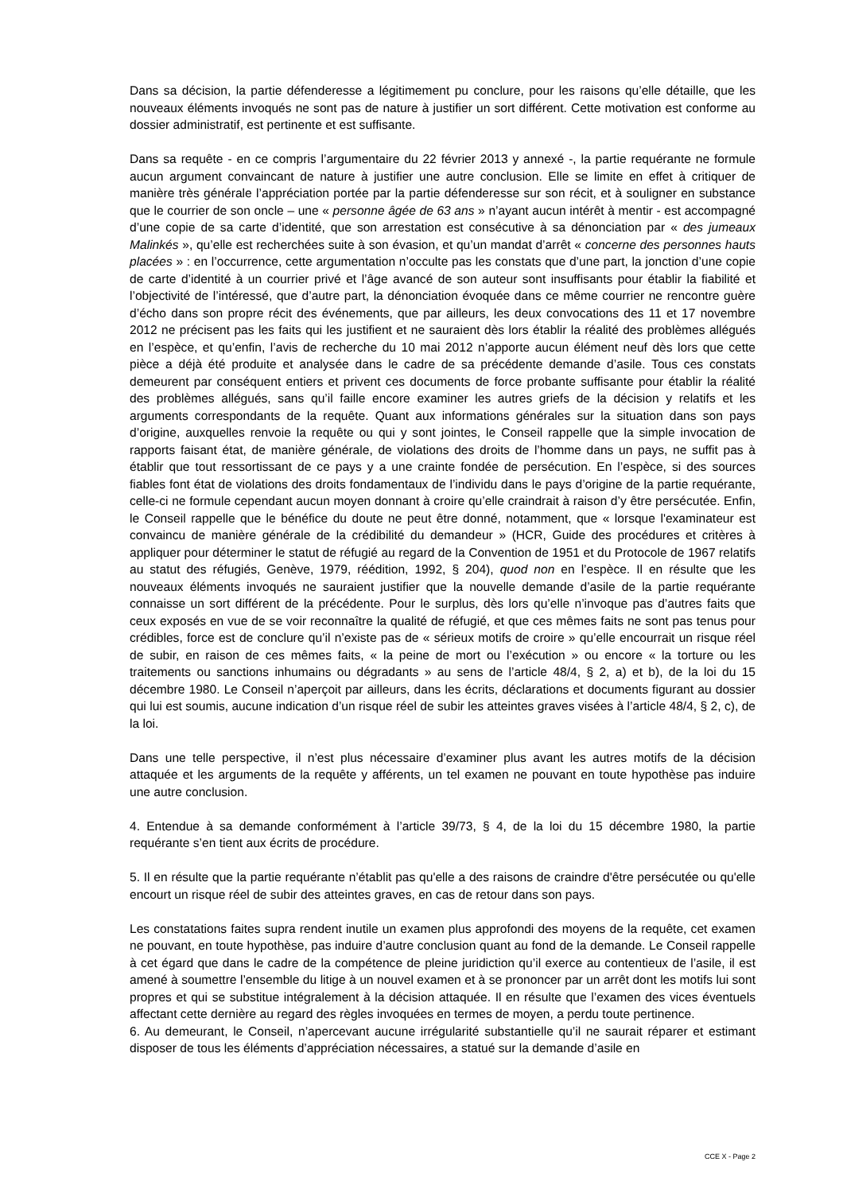Dans sa décision, la partie défenderesse a légitimement pu conclure, pour les raisons qu’elle détaille, que les nouveaux éléments invoqués ne sont pas de nature à justifier un sort différent. Cette motivation est conforme au dossier administratif, est pertinente et est suffisante.
Dans sa requête - en ce compris l’argumentaire du 22 février 2013 y annexé -, la partie requérante ne formule aucun argument convaincant de nature à justifier une autre conclusion. Elle se limite en effet à critiquer de manière très générale l’appréciation portée par la partie défenderesse sur son récit, et à souligner en substance que le courrier de son oncle – une « personne âgée de 63 ans » n’ayant aucun intérêt à mentir - est accompagné d’une copie de sa carte d’identité, que son arrestation est consécutive à sa dénonciation par « des jumeaux Malinkés », qu’elle est recherchées suite à son évasion, et qu’un mandat d’arrêt « concerne des personnes hauts placées » : en l’occurrence, cette argumentation n’occulte pas les constats que d’une part, la jonction d’une copie de carte d’identité à un courrier privé et l’âge avancé de son auteur sont insuffisants pour établir la fiabilité et l’objectivité de l’intéressé, que d’autre part, la dénonciation évoquée dans ce même courrier ne rencontre guère d’écho dans son propre récit des événements, que par ailleurs, les deux convocations des 11 et 17 novembre 2012 ne précisent pas les faits qui les justifient et ne sauraient dès lors établir la réalité des problèmes allégués en l’espèce, et qu’enfin, l’avis de recherche du 10 mai 2012 n’apporte aucun élément neuf dès lors que cette pièce a déjà été produite et analysée dans le cadre de sa précédente demande d’asile. Tous ces constats demeurent par conséquent entiers et privent ces documents de force probante suffisante pour établir la réalité des problèmes allégués, sans qu’il faille encore examiner les autres griefs de la décision y relatifs et les arguments correspondants de la requête. Quant aux informations générales sur la situation dans son pays d’origine, auxquelles renvoie la requête ou qui y sont jointes, le Conseil rappelle que la simple invocation de rapports faisant état, de manière générale, de violations des droits de l’homme dans un pays, ne suffit pas à établir que tout ressortissant de ce pays y a une crainte fondée de persécution. En l’espèce, si des sources fiables font état de violations des droits fondamentaux de l’individu dans le pays d’origine de la partie requérante, celle-ci ne formule cependant aucun moyen donnant à croire qu’elle craindrait à raison d’y être persécutée. Enfin, le Conseil rappelle que le bénéfice du doute ne peut être donné, notamment, que « lorsque l'examinateur est convaincu de manière générale de la crédibilité du demandeur » (HCR, Guide des procédures et critères à appliquer pour déterminer le statut de réfugié au regard de la Convention de 1951 et du Protocole de 1967 relatifs au statut des réfugiés, Genève, 1979, réédition, 1992, § 204), quod non en l’espèce. Il en résulte que les nouveaux éléments invoqués ne sauraient justifier que la nouvelle demande d’asile de la partie requérante connaisse un sort différent de la précédente. Pour le surplus, dès lors qu’elle n’invoque pas d’autres faits que ceux exposés en vue de se voir reconnaître la qualité de réfugié, et que ces mêmes faits ne sont pas tenus pour crédibles, force est de conclure qu’il n’existe pas de « sérieux motifs de croire » qu’elle encourrait un risque réel de subir, en raison de ces mêmes faits, « la peine de mort ou l’exécution » ou encore « la torture ou les traitements ou sanctions inhumains ou dégradants » au sens de l’article 48/4, § 2, a) et b), de la loi du 15 décembre 1980. Le Conseil n’aperçoit par ailleurs, dans les écrits, déclarations et documents figurant au dossier qui lui est soumis, aucune indication d’un risque réel de subir les atteintes graves visées à l’article 48/4, § 2, c), de la loi.
Dans une telle perspective, il n’est plus nécessaire d’examiner plus avant les autres motifs de la décision attaquée et les arguments de la requête y afférents, un tel examen ne pouvant en toute hypothèse pas induire une autre conclusion.
4. Entendue à sa demande conformément à l’article 39/73, § 4, de la loi du 15 décembre 1980, la partie requérante s’en tient aux écrits de procédure.
5. Il en résulte que la partie requérante n’établit pas qu'elle a des raisons de craindre d'être persécutée ou qu'elle encourt un risque réel de subir des atteintes graves, en cas de retour dans son pays.
Les constatations faites supra rendent inutile un examen plus approfondi des moyens de la requête, cet examen ne pouvant, en toute hypothèse, pas induire d’autre conclusion quant au fond de la demande. Le Conseil rappelle à cet égard que dans le cadre de la compétence de pleine juridiction qu’il exerce au contentieux de l’asile, il est amené à soumettre l’ensemble du litige à un nouvel examen et à se prononcer par un arrêt dont les motifs lui sont propres et qui se substitue intégralement à la décision attaquée. Il en résulte que l’examen des vices éventuels affectant cette dernière au regard des règles invoquées en termes de moyen, a perdu toute pertinence.
6. Au demeurant, le Conseil, n’apercevant aucune irrégularité substantielle qu’il ne saurait réparer et estimant disposer de tous les éléments d’appréciation nécessaires, a statué sur la demande d’asile en
CCE X - Page 2